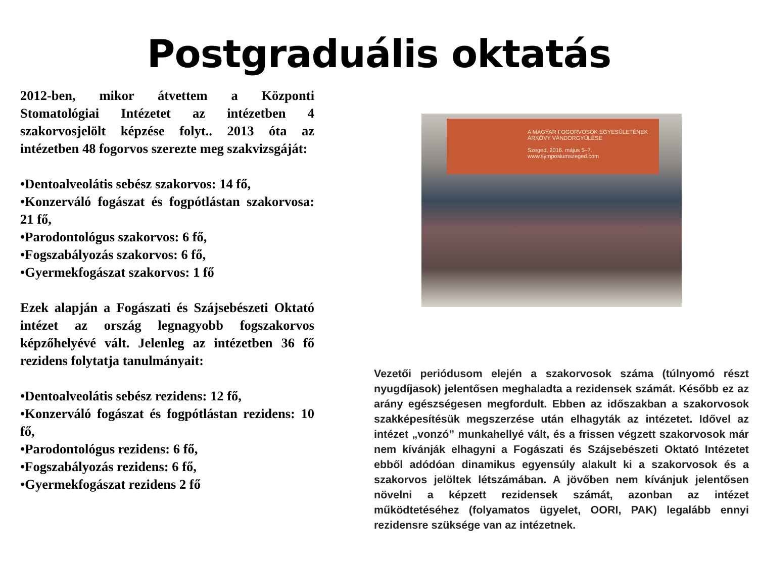Postgraduális oktatás
2012-ben, mikor átvettem a Központi Stomatológiai Intézetet az intézetben 4 szakorvosjelölt képzése folyt.. 2013 óta az intézetben 48 fogorvos szerezte meg szakvizsgáját:
•Dentoalveolátis sebész szakorvos: 14 fő,
•Konzerváló fogászat és fogpótlástan szakorvosa: 21 fő,
•Parodontológus szakorvos: 6 fő,
•Fogszabályozás szakorvos: 6 fő,
•Gyermekfogászat szakorvos: 1 fő
Ezek alapján a Fogászati és Szájsebészeti Oktató intézet az ország legnagyobb fogszakorvos képzőhelyévé vált. Jelenleg az intézetben 36 fő rezidens folytatja tanulmányait:
•Dentoalveolátis sebész rezidens: 12 fő,
•Konzerváló fogászat és fogpótlástan rezidens: 10 fő,
•Parodontológus rezidens: 6 fő,
•Fogszabályozás rezidens: 6 fő,
•Gyermekfogászat rezidens 2 fő
A MAGYAR FOGORVOSOK EGYESÜLETÉNEK ÁRKÖVY VÁNDORGYŰLÉSE
Szeged, 2016. május 5–7. www.symposiumszeged.com
Vezetői periódusom elején a szakorvosok száma (túlnyomó részt nyugdíjasok) jelentősen meghaladta a rezidensek számát. Később ez az arány egészségesen megfordult. Ebben az időszakban a szakorvosok szakképesítésük megszerzése után elhagyták az intézetet. Idővel az intézet „vonzó” munkahellyé vált, és a frissen végzett szakorvosok már nem kívánják elhagyni a Fogászati és Szájsebészeti Oktató Intézetet ebből adódóan dinamikus egyensúly alakult ki a szakorvosok és a szakorvos jelöltek létszámában. A jövőben nem kívánjuk jelentősen növelni a képzett rezidensek számát, azonban az intézet működtetéséhez (folyamatos ügyelet, OORI, PAK) legalább ennyi rezidensre szüksége van az intézetnek.